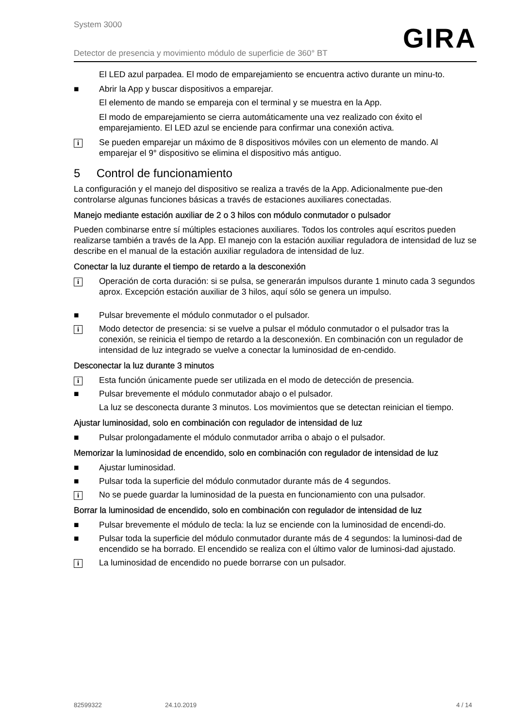System 3000
Detector de presencia y movimiento módulo de superficie de 360° BT
GIRA
El LED azul parpadea. El modo de emparejamiento se encuentra activo durante un minu-to.
■ Abrir la App y buscar dispositivos a emparejar.
El elemento de mando se empareja con el terminal y se muestra en la App.
El modo de emparejamiento se cierra automáticamente una vez realizado con éxito el emparejamiento. El LED azul se enciende para confirmar una conexión activa.
i
Se pueden emparejar un máximo de 8 dispositivos móviles con un elemento de mando. Al emparejar el 9° dispositivo se elimina el dispositivo más antiguo.
5 Control de funcionamiento
La configuración y el manejo del dispositivo se realiza a través de la App. Adicionalmente pue-den controlarse algunas funciones básicas a través de estaciones auxiliares conectadas.
Manejo mediante estación auxiliar de 2 o 3 hilos con módulo conmutador o pulsador
Pueden combinarse entre sí múltiples estaciones auxiliares. Todos los controles aquí escritos pueden realizarse también a través de la App. El manejo con la estación auxiliar reguladora de intensidad de luz se describe en el manual de la estación auxiliar reguladora de intensidad de luz.
Conectar la luz durante el tiempo de retardo a la desconexión
i
Operación de corta duración: si se pulsa, se generarán impulsos durante 1 minuto cada 3 segundos aprox. Excepción estación auxiliar de 3 hilos, aquí sólo se genera un impulso.
■ Pulsar brevemente el módulo conmutador o el pulsador.
i
Modo detector de presencia: si se vuelve a pulsar el módulo conmutador o el pulsador tras la conexión, se reinicia el tiempo de retardo a la desconexión. En combinación con un regulador de intensidad de luz integrado se vuelve a conectar la luminosidad de en-cendido.
Desconectar la luz durante 3 minutos
i
Esta función únicamente puede ser utilizada en el modo de detección de presencia.
■ Pulsar brevemente el módulo conmutador abajo o el pulsador.
La luz se desconecta durante 3 minutos. Los movimientos que se detectan reinician el tiempo.
Ajustar luminosidad, solo en combinación con regulador de intensidad de luz
■ Pulsar prolongadamente el módulo conmutador arriba o abajo o el pulsador.
Memorizar la luminosidad de encendido, solo en combinación con regulador de intensidad de luz
■ Ajustar luminosidad.
■ Pulsar toda la superficie del módulo conmutador durante más de 4 segundos.
i
No se puede guardar la luminosidad de la puesta en funcionamiento con una pulsador.
Borrar la luminosidad de encendido, solo en combinación con regulador de intensidad de luz
■ Pulsar brevemente el módulo de tecla: la luz se enciende con la luminosidad de encendi-do.
■ Pulsar toda la superficie del módulo conmutador durante más de 4 segundos: la luminosi-dad de encendido se ha borrado. El encendido se realiza con el último valor de luminosi-dad ajustado.
i
La luminosidad de encendido no puede borrarse con un pulsador.
82599322 24.10.2019 4 / 14